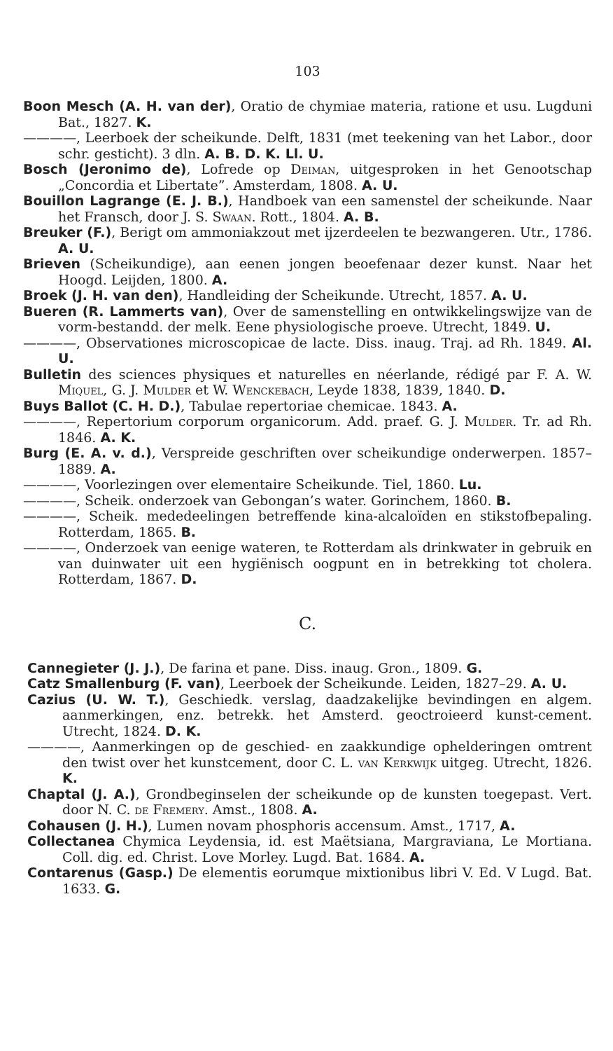103
Boon Mesch (A. H. van der), Oratio de chymiae materia, ratione et usu. Lugduni Bat., 1827. K.
————, Leerboek der scheikunde. Delft, 1831 (met teekening van het Labor., door schr. gesticht). 3 dln. A. B. D. K. Ll. U.
Bosch (Jeronimo de), Lofrede op Deiman, uitgesproken in het Genootschap „Concordia et Libertate”. Amsterdam, 1808. A. U.
Bouillon Lagrange (E. J. B.), Handboek van een samenstel der scheikunde. Naar het Fransch, door J. S. Swaan. Rott., 1804. A. B.
Breuker (F.), Berigt om ammoniakzout met ijzerdeelen te bezwangeren. Utr., 1786. A. U.
Brieven (Scheikundige), aan eenen jongen beoefenaar dezer kunst. Naar het Hoogd. Leijden, 1800. A.
Broek (J. H. van den), Handleiding der Scheikunde. Utrecht, 1857. A. U.
Bueren (R. Lammerts van), Over de samenstelling en ontwikkelingswijze van de vorm-bestandd. der melk. Eene physiologische proeve. Utrecht, 1849. U.
————, Observationes microscopicae de lacte. Diss. inaug. Traj. ad Rh. 1849. Al. U.
Bulletin des sciences physiques et naturelles en néerlande, rédigé par F. A. W. Miquel, G. J. Mulder et W. Wenckebach, Leyde 1838, 1839, 1840. D.
Buys Ballot (C. H. D.), Tabulae repertoriae chemicae. 1843. A.
————, Repertorium corporum organicorum. Add. praef. G. J. Mulder. Tr. ad Rh. 1846. A. K.
Burg (E. A. v. d.), Verspreide geschriften over scheikundige onderwerpen. 1857–1889. A.
————, Voorlezingen over elementaire Scheikunde. Tiel, 1860. Lu.
————, Scheik. onderzoek van Gebongan’s water. Gorinchem, 1860. B.
————, Scheik. mededeelingen betreffende kina-alcaloïden en stikstofbepaling. Rotterdam, 1865. B.
————, Onderzoek van eenige wateren, te Rotterdam als drinkwater in gebruik en van duinwater uit een hygiënisch oogpunt en in betrekking tot cholera. Rotterdam, 1867. D.
C.
Cannegieter (J. J.), De farina et pane. Diss. inaug. Gron., 1809. G.
Catz Smallenburg (F. van), Leerboek der Scheikunde. Leiden, 1827–29. A. U.
Cazius (U. W. T.), Geschiedk. verslag, daadzakelijke bevindingen en algem. aanmerkingen, enz. betrekk. het Amsterd. geoctroieerd kunst-cement. Utrecht, 1824. D. K.
————, Aanmerkingen op de geschied- en zaakkundige ophelderingen omtrent den twist over het kunstcement, door C. L. van Kerkwijk uitgeg. Utrecht, 1826. K.
Chaptal (J. A.), Grondbeginselen der scheikunde op de kunsten toegepast. Vert. door N. C. de Fremery. Amst., 1808. A.
Cohausen (J. H.), Lumen novam phosphoris accensum. Amst., 1717, A.
Collectanea Chymica Leydensia, id. est Maëtsiana, Margraviana, Le Mortiana. Coll. dig. ed. Christ. Love Morley. Lugd. Bat. 1684. A.
Contarenus (Gasp.) De elementis eorumque mixtionibus libri V. Ed. V Lugd. Bat. 1633. G.